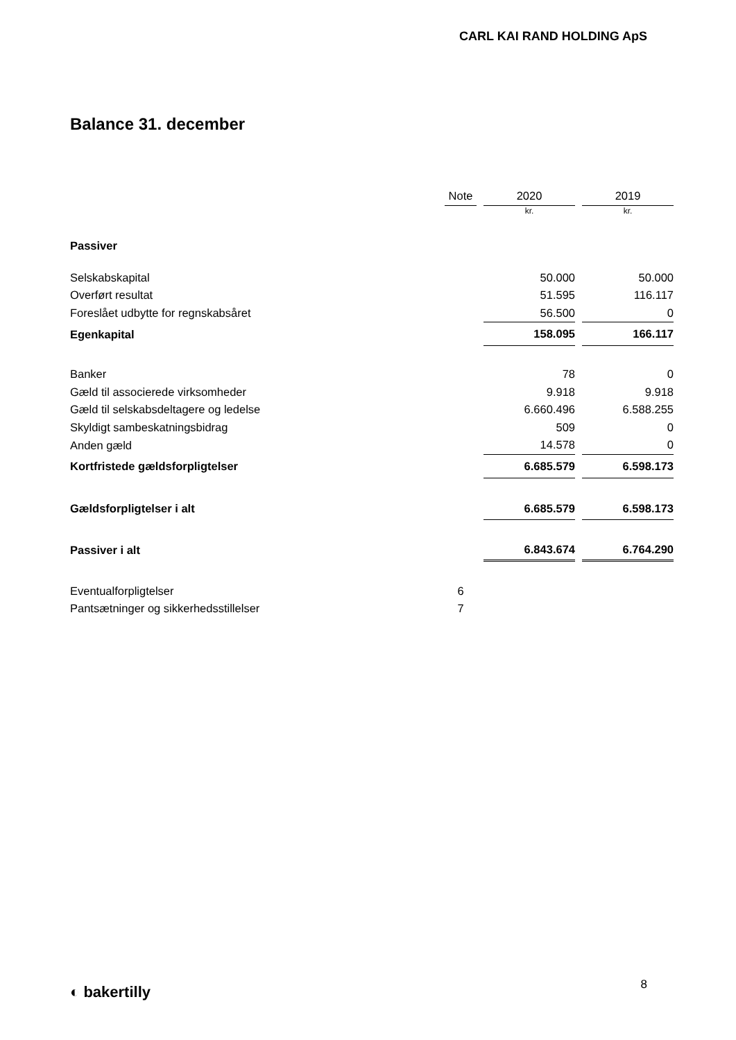CARL KAI RAND HOLDING ApS
Balance 31. december
| | Note | 2020 | 2019 |
| --- | --- | --- | --- |
| | | kr. | kr. |
| Passiver | | | |
| Selskabskapital | | 50.000 | 50.000 |
| Overført resultat | | 51.595 | 116.117 |
| Foreslået udbytte for regnskabsåret | | 56.500 | 0 |
| Egenkapital | | 158.095 | 166.117 |
| Banker | | 78 | 0 |
| Gæld til associerede virksomheder | | 9.918 | 9.918 |
| Gæld til selskabsdeltagere og ledelse | | 6.660.496 | 6.588.255 |
| Skyldigt sambeskatningsbidrag | | 509 | 0 |
| Anden gæld | | 14.578 | 0 |
| Kortfristede gældsforpligtelser | | 6.685.579 | 6.598.173 |
| Gældsforpligtelser i alt | | 6.685.579 | 6.598.173 |
| Passiver i alt | | 6.843.674 | 6.764.290 |
| Eventualforpligtelser | 6 | | |
| Pantsætninger og sikkerhedsstillelser | 7 | | |
◐ bakertilly 8